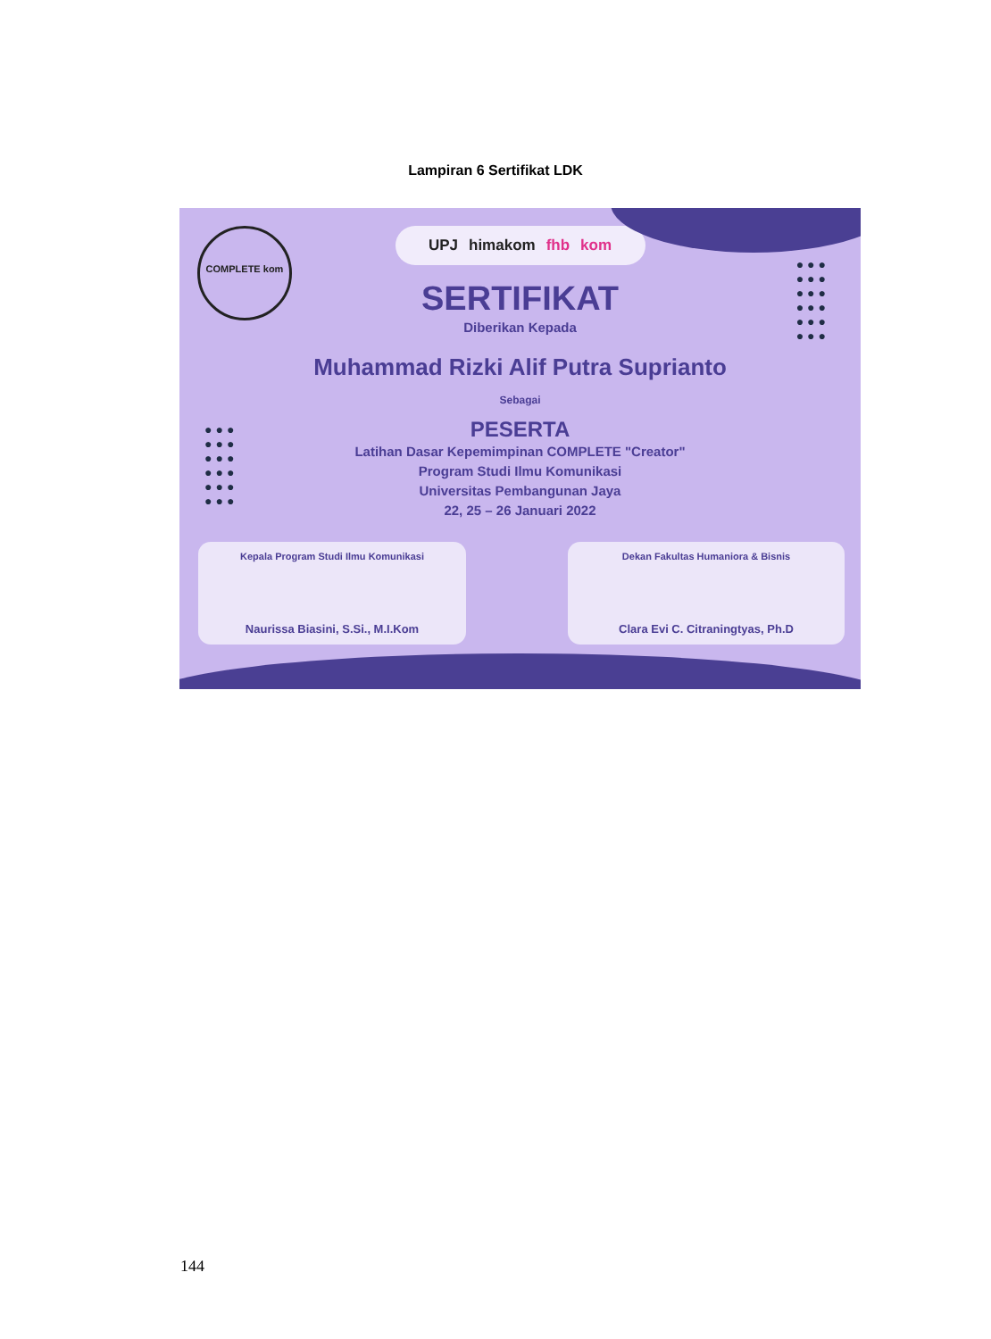Lampiran 6 Sertifikat LDK
COMPLETE kom
●●●
●●●
●●●
●●●
●●●
●●●
●●●
●●●
●●●
●●●
●●●
●●●
UPJ himakom fhb kom
SERTIFIKAT
Diberikan Kepada
Muhammad Rizki Alif Putra Suprianto
Sebagai
PESERTA
Latihan Dasar Kepemimpinan COMPLETE "Creator"
Program Studi Ilmu Komunikasi
Universitas Pembangunan Jaya
22, 25 – 26 Januari 2022
Kepala Program Studi Ilmu Komunikasi
Naurissa Biasini, S.Si., M.I.Kom
Dekan Fakultas Humaniora & Bisnis
Clara Evi C. Citraningtyas, Ph.D
144